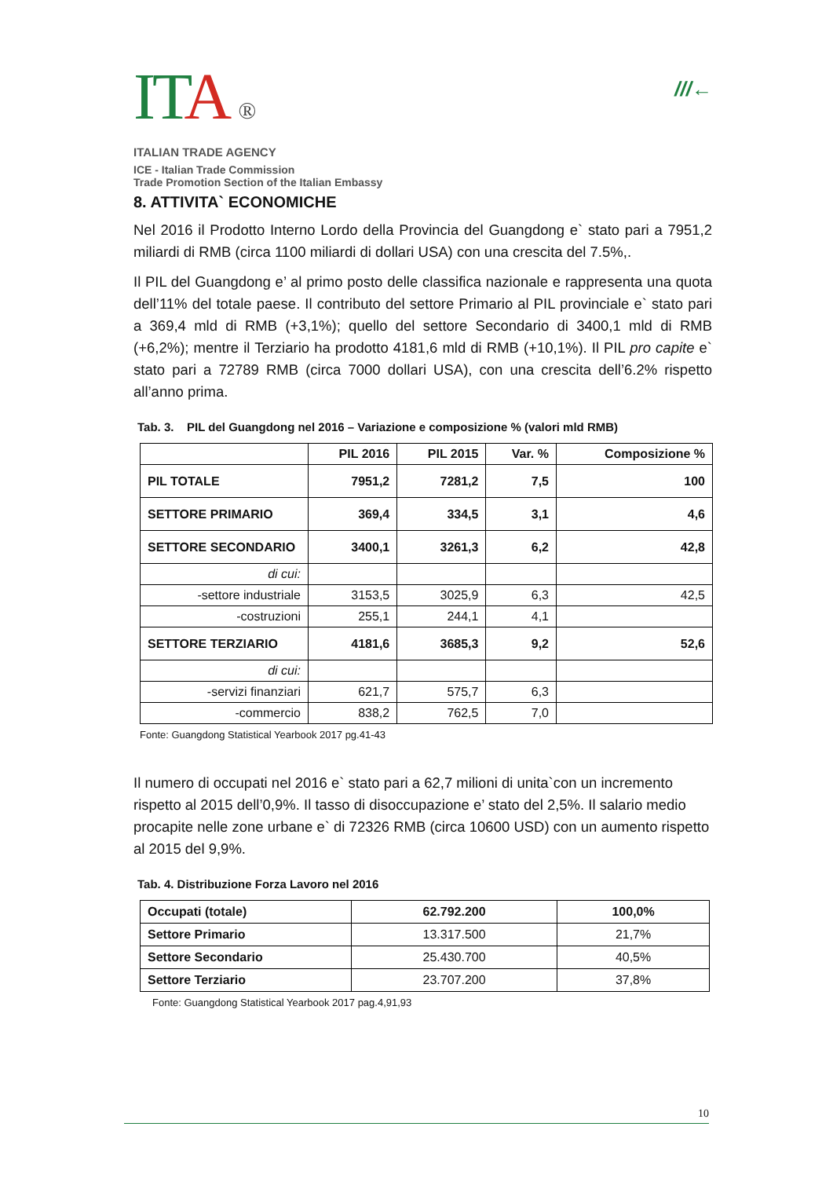ITA ®
ITALIAN TRADE AGENCY
ICE - Italian Trade Commission
Trade Promotion Section of the Italian Embassy
///←
8. ATTIVITA` ECONOMICHE
Nel 2016 il Prodotto Interno Lordo della Provincia del Guangdong e` stato pari a 7951,2 miliardi di RMB (circa 1100 miliardi di dollari USA) con una crescita del 7.5%,.
Il PIL del Guangdong e’ al primo posto delle classifica nazionale e rappresenta una quota dell’11% del totale paese. Il contributo del settore Primario al PIL provinciale e` stato pari a 369,4 mld di RMB (+3,1%); quello del settore Secondario di 3400,1 mld di RMB (+6,2%); mentre il Terziario ha prodotto 4181,6 mld di RMB (+10,1%). Il PIL pro capite e` stato pari a 72789 RMB (circa 7000 dollari USA), con una crescita dell’6.2% rispetto all’anno prima.
Tab. 3. PIL del Guangdong nel 2016 – Variazione e composizione % (valori mld RMB)
| | PIL 2016 | PIL 2015 | Var. % | Composizione % |
| --- | --- | --- | --- | --- |
| PIL TOTALE | 7951,2 | 7281,2 | 7,5 | 100 |
| SETTORE PRIMARIO | 369,4 | 334,5 | 3,1 | 4,6 |
| SETTORE SECONDARIO | 3400,1 | 3261,3 | 6,2 | 42,8 |
| di cui: | | | | |
| -settore industriale | 3153,5 | 3025,9 | 6,3 | 42,5 |
| -costruzioni | 255,1 | 244,1 | 4,1 | |
| SETTORE TERZIARIO | 4181,6 | 3685,3 | 9,2 | 52,6 |
| di cui: | | | | |
| -servizi finanziari | 621,7 | 575,7 | 6,3 | |
| -commercio | 838,2 | 762,5 | 7,0 | |
Fonte: Guangdong Statistical Yearbook 2017 pg.41-43
Il numero di occupati nel 2016 e` stato pari a 62,7 milioni di unita`con un incremento rispetto al 2015 dell’0,9%. Il tasso di disoccupazione e’ stato del 2,5%. Il salario medio procapite nelle zone urbane e` di 72326 RMB (circa 10600 USD) con un aumento rispetto al 2015 del 9,9%.
Tab. 4. Distribuzione Forza Lavoro nel 2016
| Occupati (totale) | 62.792.200 | 100,0% |
| Settore Primario | 13.317.500 | 21,7% |
| Settore Secondario | 25.430.700 | 40,5% |
| Settore Terziario | 23.707.200 | 37,8% |
Fonte: Guangdong Statistical Yearbook 2017 pag.4,91,93
10